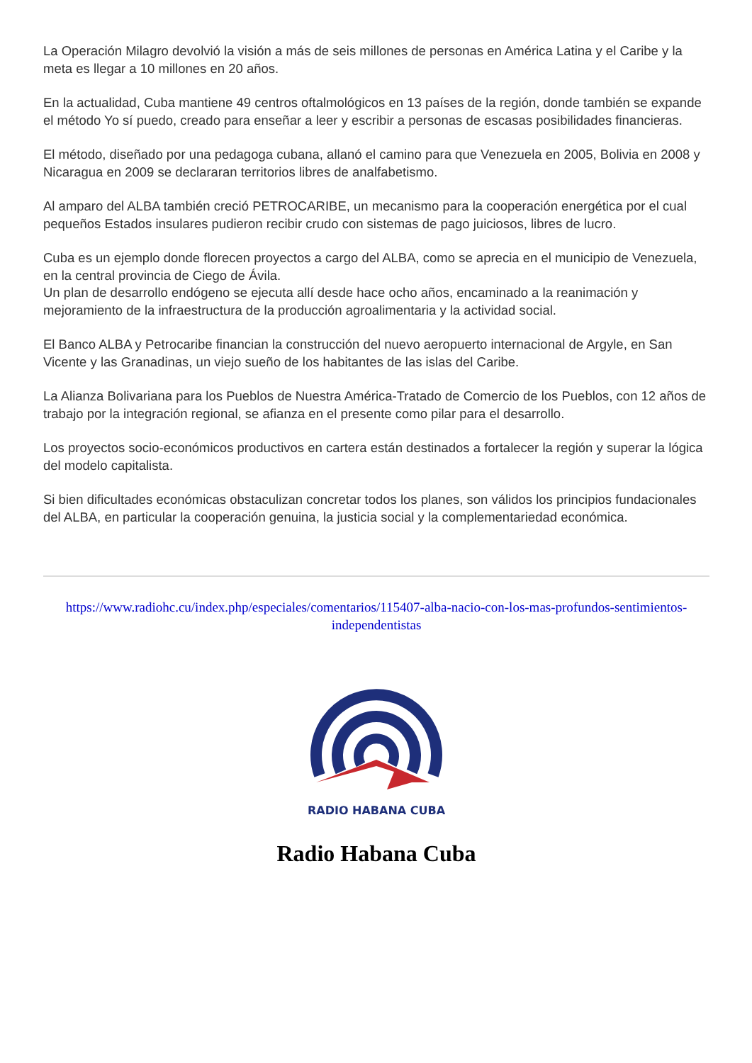La Operación Milagro devolvió la visión a más de seis millones de personas en América Latina y el Caribe y la meta es llegar a 10 millones en 20 años.
En la actualidad, Cuba mantiene 49 centros oftalmológicos en 13 países de la región, donde también se expande el método Yo sí puedo, creado para enseñar a leer y escribir a personas de escasas posibilidades financieras.
El método, diseñado por una pedagoga cubana, allanó el camino para que Venezuela en 2005, Bolivia en 2008 y Nicaragua en 2009 se declararan territorios libres de analfabetismo.
Al amparo del ALBA también creció PETROCARIBE, un mecanismo para la cooperación energética por el cual pequeños Estados insulares pudieron recibir crudo con sistemas de pago juiciosos, libres de lucro.
Cuba es un ejemplo donde florecen proyectos a cargo del ALBA, como se aprecia en el municipio de Venezuela, en la central provincia de Ciego de Ávila.
Un plan de desarrollo endógeno se ejecuta allí desde hace ocho años, encaminado a la reanimación y mejoramiento de la infraestructura de la producción agroalimentaria y la actividad social.
El Banco ALBA y Petrocaribe financian la construcción del nuevo aeropuerto internacional de Argyle, en San Vicente y las Granadinas, un viejo sueño de los habitantes de las islas del Caribe.
La Alianza Bolivariana para los Pueblos de Nuestra América-Tratado de Comercio de los Pueblos, con 12 años de trabajo por la integración regional, se afianza en el presente como pilar para el desarrollo.
Los proyectos socio-económicos productivos en cartera están destinados a fortalecer la región y superar la lógica del modelo capitalista.
Si bien dificultades económicas obstaculizan concretar todos los planes, son válidos los principios fundacionales del ALBA, en particular la cooperación genuina, la justicia social y la complementariedad económica.
https://www.radiohc.cu/index.php/especiales/comentarios/115407-alba-nacio-con-los-mas-profundos-sentimientos-independentistas
RADIO HABANA CUBA
Radio Habana Cuba